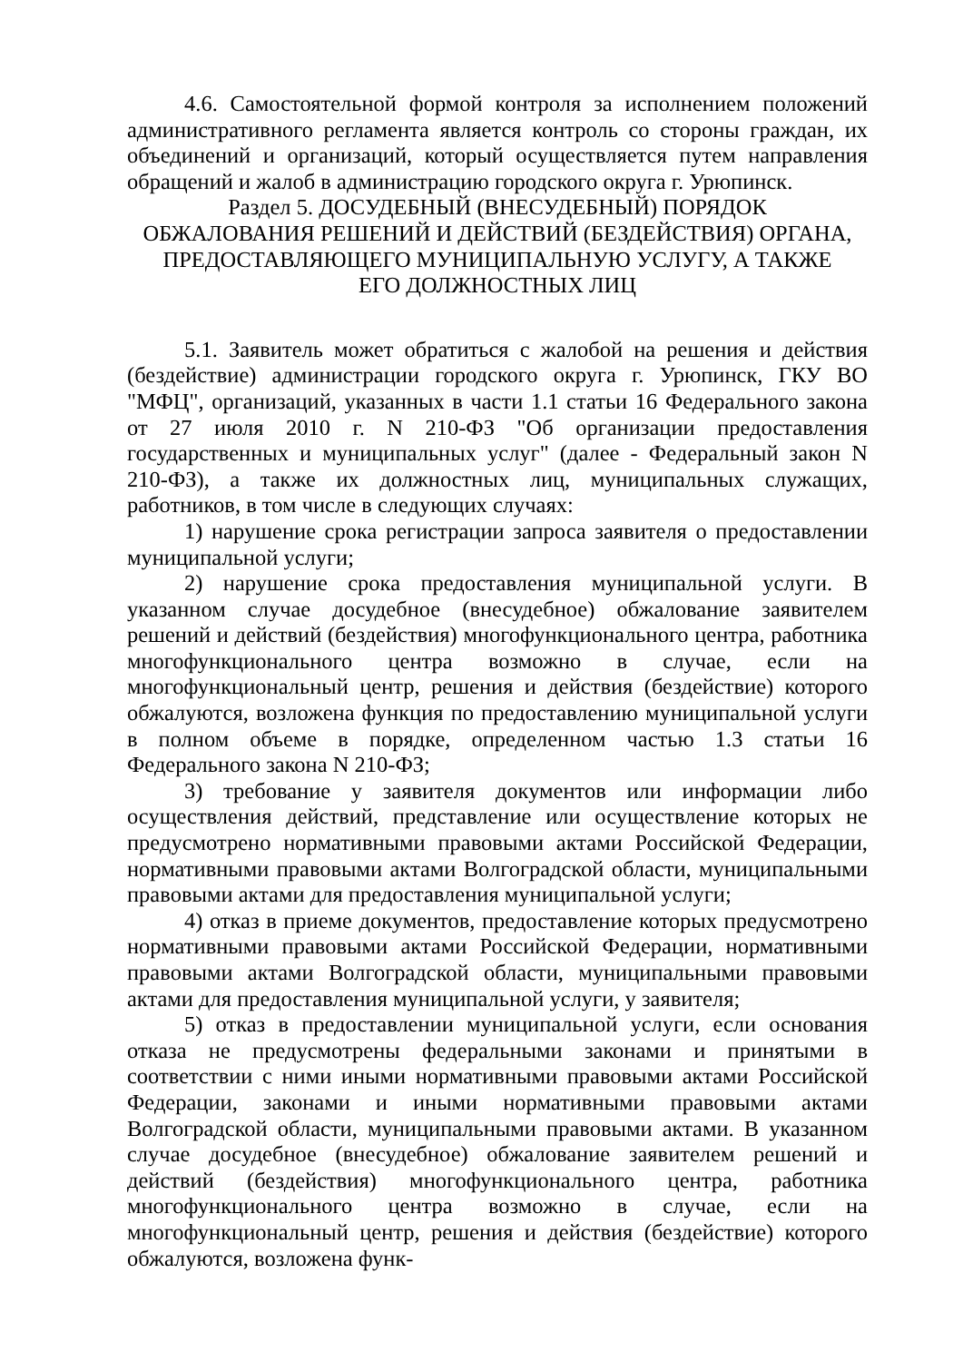4.6. Самостоятельной формой контроля за исполнением положений административного регламента является контроль со стороны граждан, их объединений и организаций, который осуществляется путем направления обращений и жалоб в администрацию городского округа г. Урюпинск.
Раздел 5. ДОСУДЕБНЫЙ (ВНЕСУДЕБНЫЙ) ПОРЯДОК
ОБЖАЛОВАНИЯ РЕШЕНИЙ И ДЕЙСТВИЙ (БЕЗДЕЙСТВИЯ) ОРГАНА,
ПРЕДОСТАВЛЯЮЩЕГО МУНИЦИПАЛЬНУЮ УСЛУГУ, А ТАКЖЕ
ЕГО ДОЛЖНОСТНЫХ ЛИЦ
5.1. Заявитель может обратиться с жалобой на решения и действия (бездействие) администрации городского округа г. Урюпинск, ГКУ ВО "МФЦ", организаций, указанных в части 1.1 статьи 16 Федерального закона от 27 июля 2010 г. N 210-ФЗ "Об организации предоставления государственных и муниципальных услуг" (далее - Федеральный закон N 210-ФЗ), а также их должностных лиц, муниципальных служащих, работников, в том числе в следующих случаях:
1) нарушение срока регистрации запроса заявителя о предоставлении муниципальной услуги;
2) нарушение срока предоставления муниципальной услуги. В указанном случае досудебное (внесудебное) обжалование заявителем решений и действий (бездействия) многофункционального центра, работника многофункционального центра возможно в случае, если на многофункциональный центр, решения и действия (бездействие) которого обжалуются, возложена функция по предоставлению муниципальной услуги в полном объеме в порядке, определенном частью 1.3 статьи 16 Федерального закона N 210-ФЗ;
3) требование у заявителя документов или информации либо осуществления действий, представление или осуществление которых не предусмотрено нормативными правовыми актами Российской Федерации, нормативными правовыми актами Волгоградской области, муниципальными правовыми актами для предоставления муниципальной услуги;
4) отказ в приеме документов, предоставление которых предусмотрено нормативными правовыми актами Российской Федерации, нормативными правовыми актами Волгоградской области, муниципальными правовыми актами для предоставления муниципальной услуги, у заявителя;
5) отказ в предоставлении муниципальной услуги, если основания отказа не предусмотрены федеральными законами и принятыми в соответствии с ними иными нормативными правовыми актами Российской Федерации, законами и иными нормативными правовыми актами Волгоградской области, муниципальными правовыми актами. В указанном случае досудебное (внесудебное) обжалование заявителем решений и действий (бездействия) многофункционального центра, работника многофункционального центра возможно в случае, если на многофункциональный центр, решения и действия (бездействие) которого обжалуются, возложена функ-